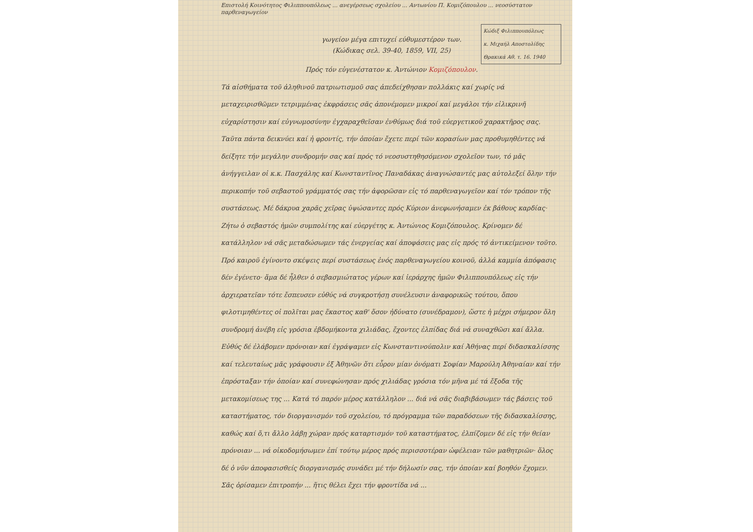Επιστολή Κοινότητος Φιλιππουπόλεως ... ανεγέρσεως σχολείου ... Αντωνίου Π. Κομιζόπουλου ... νεοσύστατον παρθεναγωγείον
γωγείον μέγα επιτυχεί εύθυμεστέρον των.
(Κώδικας σελ. 39-40, 1859, VII, 25)
Κώδιξ Φιλιππουπόλεως
κ. Μιχαήλ Αποστολίδης
Θρακικά Αθ. τ. 16. 1940
Πρός τόν εὐγενέστατον κ. Ἀντώνιον Κομιζόπουλον.
Τά αἰσθήματα τοῦ ἀληθινοῦ πατριωτισμοῦ σας ἀπεδείχθησαν πολλάκις καί χωρίς νά μεταχειρισθῶμεν τετριμμένας ἐκφράσεις σᾶς ἀπονέμομεν μικροί καί μεγάλοι τήν εἰλικρινῆ εὐχαρίστησιν καί εὐγνωμοσύνην ἐγχαραχθεῖσαν ἐνθύμως διά τοῦ εὐεργετικοῦ χαρακτῆρος σας. Ταῦτα πάντα δεικνύει καί ἡ φροντίς, τήν ὁποίαν ἔχετε περί τῶν κορασίων μας προθυμηθέντες νά δείξητε τήν μεγάλην συνδρομήν σας καί πρός τό νεοσυστηθησόμενον σχολεῖον των, τό μᾶς ἀνήγγειλαν οἱ κ.κ. Πασχάλης καί Κωνσταντῖνος Παναδάκας ἀναγνώσαντές μας αὐτολεξεί ὅλην τήν περικοπήν τοῦ σεβαστοῦ γράμματός σας τήν ἀφορῶσαν εἰς τό παρθεναγωγεῖον καί τόν τρόπον τῆς συστάσεως. Μέ δάκρυα χαρᾶς χεῖρας ὑψώσαντες πρός Κύριον ἀνεφωνήσαμεν ἐκ βάθους καρδίας· Ζήτω ὁ σεβαστός ἡμῶν συμπολίτης καί εὐεργέτης κ. Ἀντώνιος Κομιζόπουλος. Κρίνομεν δέ κατάλληλον νά σᾶς μεταδώσωμεν τάς ἐνεργείας καί ἀποφάσεις μας εἰς πρός τό ἀντικείμενον τοῦτο.
Πρό καιροῦ ἐγίνοντο σκέψεις περί συστάσεως ἑνός παρθεναγωγείου κοινοῦ, ἀλλά καμμία ἀπόφασις δέν ἐγένετο· ἅμα δέ ἦλθεν ὁ σεβασμιώτατος γέρων καί ἱεράρχης ἡμῶν Φιλιππουπόλεως εἰς τήν ἀρχιερατεῖαν τότε ἔσπευσεν εὐθύς νά συγκροτήσῃ συνέλευσιν ἀναφορικῶς τούτου, ὅπου φιλοτιμηθέντες οἱ πολῖται μας ἕκαστος καθ' ὅσον ἠδύνατο (συνέδραμον), ὥστε ἡ μέχρι σήμερον ὅλη συνδρομή ἀνέβη εἰς γρόσια ἑβδομήκοντα χιλιάδας, ἔχοντες ἐλπίδας διά νά συναχθῶσι καί ἄλλα. Εὐθύς δέ ἐλάβομεν πρόνοιαν καί ἐγράψαμεν εἰς Κωνσταντινούπολιν καί Ἀθήνας περί διδασκαλίσσης καί τελευταίως μᾶς γράφουσιν ἐξ Ἀθηνῶν ὅτι εὗρον μίαν ὀνόματι Σοφίαν Μαρούλη Ἀθηναίαν καί τήν ἐπρόσταξαν τήν ὁποίαν καί συνεφώνησαν πρός χιλιάδας γρόσια τόν μῆνα μέ τά ἔξοδα τῆς μετακομίσεως της ... Κατά τό παρόν μέρος κατάλληλον ... διά νά σᾶς διαβιβάσωμεν τάς βάσεις τοῦ καταστήματος, τόν διοργανισμόν τοῦ σχολείου, τό πρόγραμμα τῶν παραδόσεων τῆς διδασκαλίσσης, καθώς καί ὅ,τι ἄλλο λάβῃ χώραν πρός καταρτισμόν τοῦ καταστήματος, ἐλπίζομεν δέ εἰς τήν θείαν πρόνοιαν ... νά οἰκοδομήσωμεν ἐπί τούτῳ μέρος πρός περισσοτέραν ὠφέλειαν τῶν μαθητριῶν· ὅλος δέ ὁ νῦν ἀποφασισθείς διοργανισμός συνάδει μέ τήν δήλωσίν σας, τήν ὁποίαν καί βοηθόν ἔχομεν. Σᾶς ὁρίσαμεν ἐπιτροπήν ... ἥτις θέλει ἔχει τήν φροντίδα νά ...